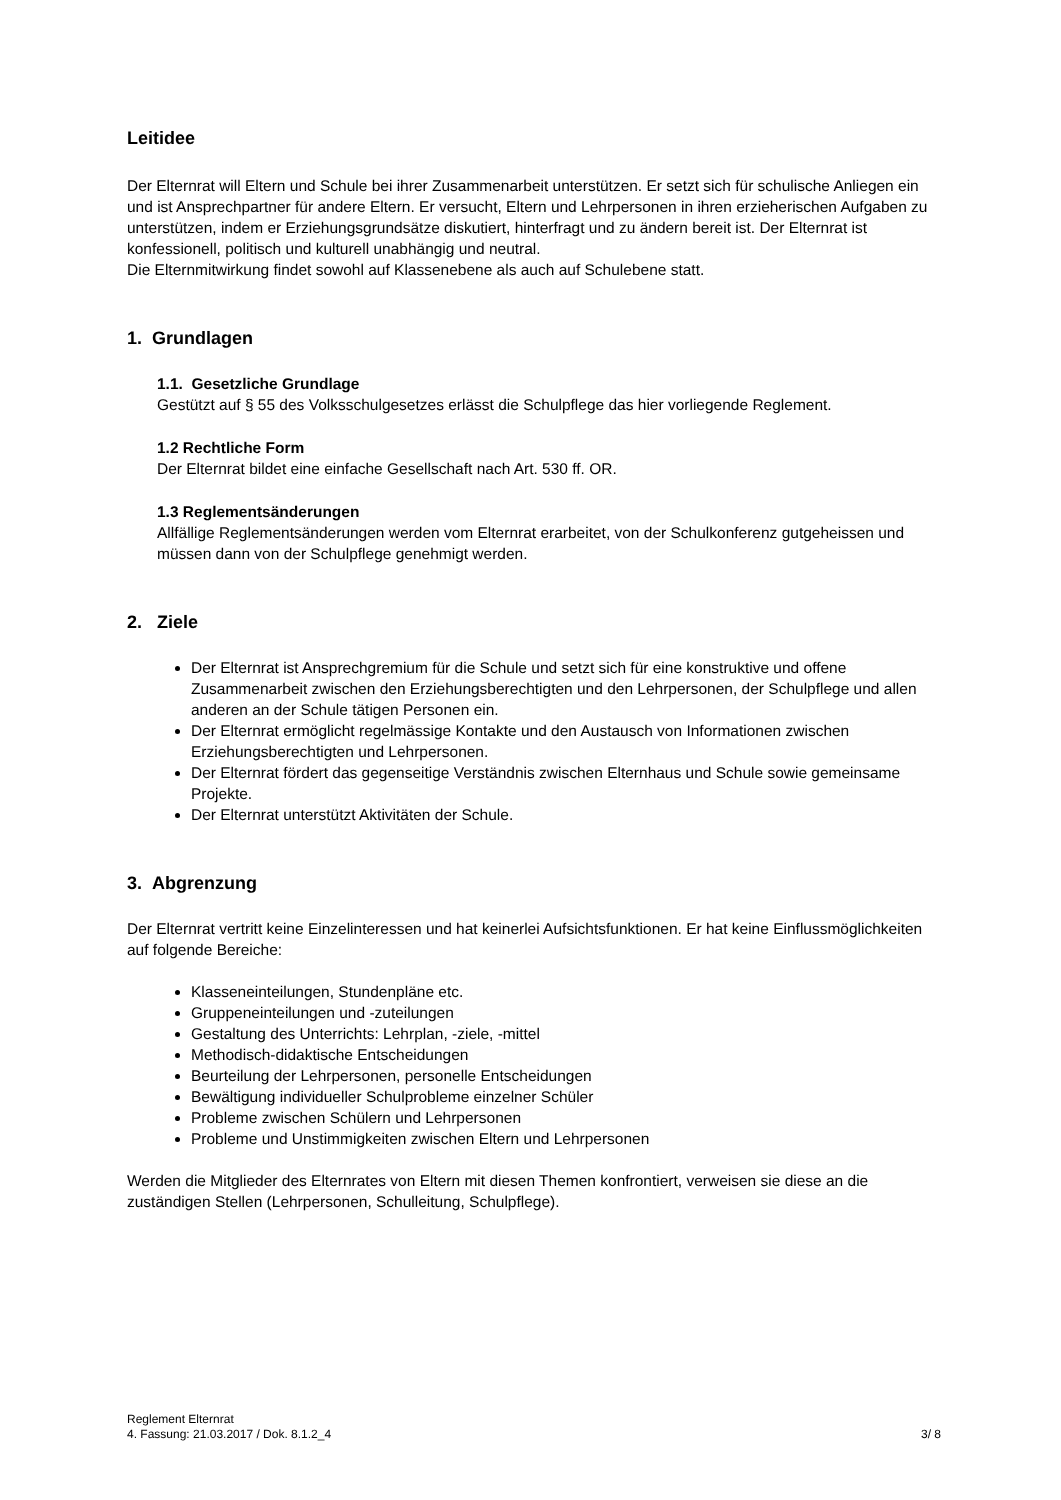Leitidee
Der Elternrat will Eltern und Schule bei ihrer Zusammenarbeit unterstützen. Er setzt sich für schulische Anliegen ein und ist Ansprechpartner für andere Eltern. Er versucht, Eltern und Lehrpersonen in ihren erzieherischen Aufgaben zu unterstützen, indem er Erziehungsgrundsätze diskutiert, hinterfragt und zu ändern bereit ist. Der Elternrat ist konfessionell, politisch und kulturell unabhängig und neutral.
Die Elternmitwirkung findet sowohl auf Klassenebene als auch auf Schulebene statt.
1. Grundlagen
1.1. Gesetzliche Grundlage
Gestützt auf § 55 des Volksschulgesetzes erlässt die Schulpflege das hier vorliegende Reglement.
1.2 Rechtliche Form
Der Elternrat bildet eine einfache Gesellschaft nach Art. 530 ff. OR.
1.3 Reglementsänderungen
Allfällige Reglementsänderungen werden vom Elternrat erarbeitet, von der Schulkonferenz gutgeheissen und müssen dann von der Schulpflege genehmigt werden.
2. Ziele
Der Elternrat ist Ansprechgremium für die Schule und setzt sich für eine konstruktive und offene Zusammenarbeit zwischen den Erziehungsberechtigten und den Lehrpersonen, der Schulpflege und allen anderen an der Schule tätigen Personen ein.
Der Elternrat ermöglicht regelmässige Kontakte und den Austausch von Informationen zwischen Erziehungsberechtigten und Lehrpersonen.
Der Elternrat fördert das gegenseitige Verständnis zwischen Elternhaus und Schule sowie gemeinsame Projekte.
Der Elternrat unterstützt Aktivitäten der Schule.
3. Abgrenzung
Der Elternrat vertritt keine Einzelinteressen und hat keinerlei Aufsichtsfunktionen. Er hat keine Einflussmöglichkeiten auf folgende Bereiche:
Klasseneinteilungen, Stundenpläne etc.
Gruppeneinteilungen und -zuteilungen
Gestaltung des Unterrichts: Lehrplan, -ziele, -mittel
Methodisch-didaktische Entscheidungen
Beurteilung der Lehrpersonen, personelle Entscheidungen
Bewältigung individueller Schulprobleme einzelner Schüler
Probleme zwischen Schülern und Lehrpersonen
Probleme und Unstimmigkeiten zwischen Eltern und Lehrpersonen
Werden die Mitglieder des Elternrates von Eltern mit diesen Themen konfrontiert, verweisen sie diese an die zuständigen Stellen (Lehrpersonen, Schulleitung, Schulpflege).
Reglement Elternrat
4. Fassung: 21.03.2017 / Dok. 8.1.2_4
3/ 8